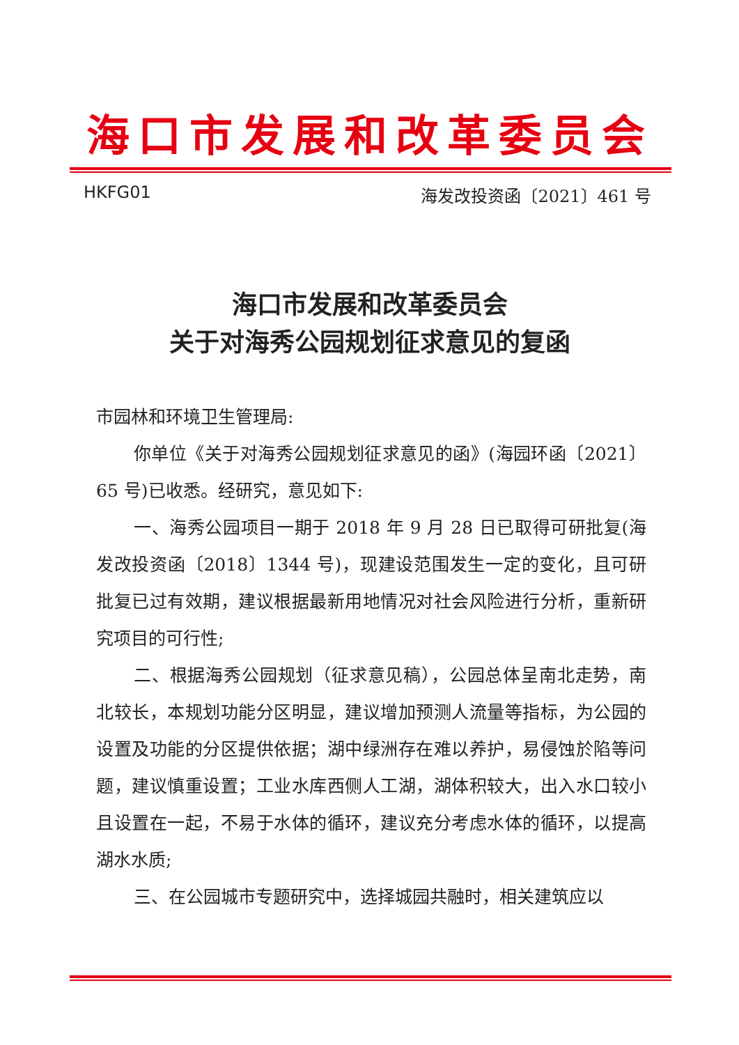海口市发展和改革委员会
HKFG01 海发改投资函〔2021〕461 号
海口市发展和改革委员会
关于对海秀公园规划征求意见的复函
市园林和环境卫生管理局:
你单位《关于对海秀公园规划征求意见的函》(海园环函〔2021〕65 号)已收悉。经研究，意见如下:
一、海秀公园项目一期于 2018 年 9 月 28 日已取得可研批复(海发改投资函〔2018〕1344 号)，现建设范围发生一定的变化，且可研批复已过有效期，建议根据最新用地情况对社会风险进行分析，重新研究项目的可行性;
二、根据海秀公园规划（征求意见稿），公园总体呈南北走势，南北较长，本规划功能分区明显，建议增加预测人流量等指标，为公园的设置及功能的分区提供依据；湖中绿洲存在难以养护，易侵蚀於陷等问题，建议慎重设置；工业水库西侧人工湖，湖体积较大，出入水口较小且设置在一起，不易于水体的循环，建议充分考虑水体的循环，以提高湖水水质;
三、在公园城市专题研究中，选择城园共融时，相关建筑应以